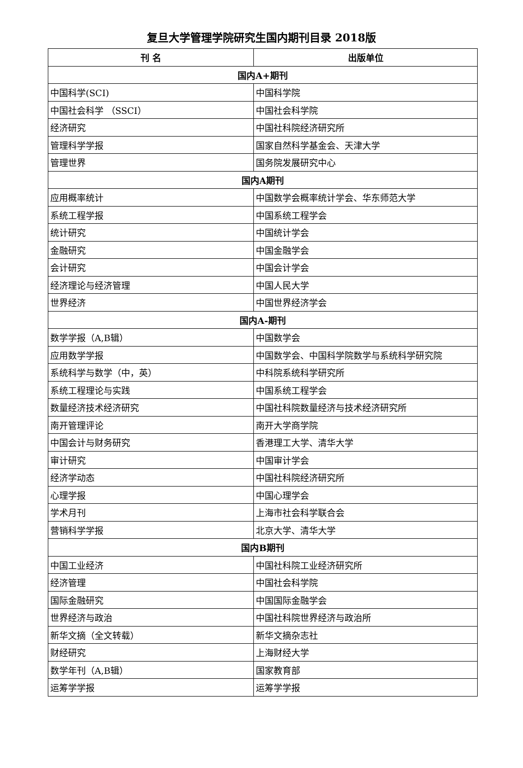复旦大学管理学院研究生国内期刊目录 2018版
| 刊 名 | 出版单位 |
| --- | --- |
| 国内A+期刊 | |
| 中国科学(SCI) | 中国科学院 |
| 中国社会科学 （SSCI） | 中国社会科学院 |
| 经济研究 | 中国社科院经济研究所 |
| 管理科学学报 | 国家自然科学基金会、天津大学 |
| 管理世界 | 国务院发展研究中心 |
| 国内A期刊 | |
| 应用概率统计 | 中国数学会概率统计学会、华东师范大学 |
| 系统工程学报 | 中国系统工程学会 |
| 统计研究 | 中国统计学会 |
| 金融研究 | 中国金融学会 |
| 会计研究 | 中国会计学会 |
| 经济理论与经济管理 | 中国人民大学 |
| 世界经济 | 中国世界经济学会 |
| 国内A-期刊 | |
| 数学学报（A,B辑） | 中国数学会 |
| 应用数学学报 | 中国数学会、中国科学院数学与系统科学研究院 |
| 系统科学与数学（中，英） | 中科院系统科学研究所 |
| 系统工程理论与实践 | 中国系统工程学会 |
| 数量经济技术经济研究 | 中国社科院数量经济与技术经济研究所 |
| 南开管理评论 | 南开大学商学院 |
| 中国会计与财务研究 | 香港理工大学、清华大学 |
| 审计研究 | 中国审计学会 |
| 经济学动态 | 中国社科院经济研究所 |
| 心理学报 | 中国心理学会 |
| 学术月刊 | 上海市社会科学联合会 |
| 营销科学学报 | 北京大学、清华大学 |
| 国内B期刊 | |
| 中国工业经济 | 中国社科院工业经济研究所 |
| 经济管理 | 中国社会科学院 |
| 国际金融研究 | 中国国际金融学会 |
| 世界经济与政治 | 中国社科院世界经济与政治所 |
| 新华文摘（全文转载） | 新华文摘杂志社 |
| 财经研究 | 上海财经大学 |
| 数学年刊（A,B辑） | 国家教育部 |
| 运筹学学报 | 运筹学学报 |